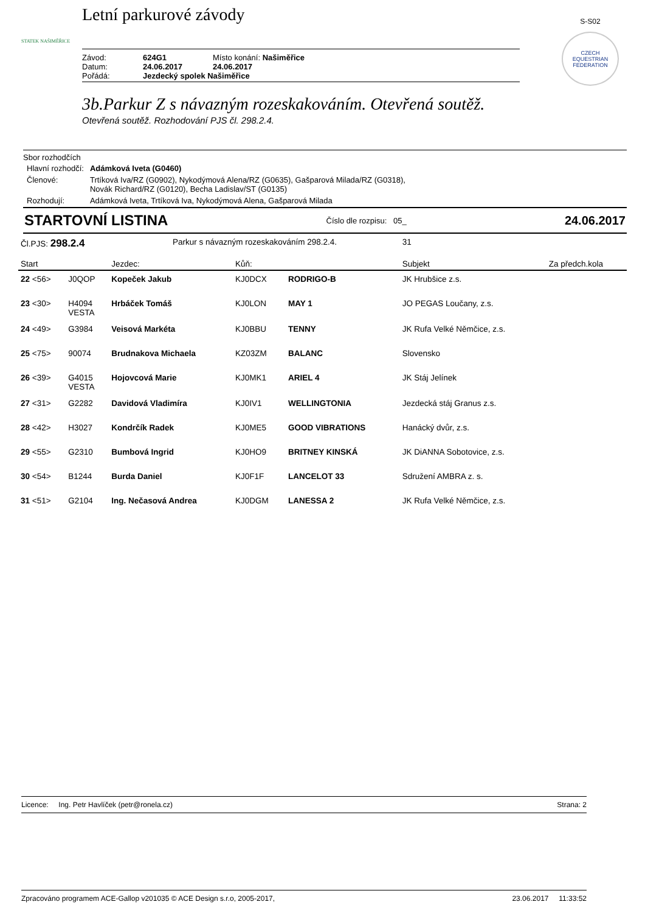STATEK NAŠIMĚŘICE
Letní parkurové závody
Závod: 624G1 Místo konání: Našiměřice
Datum: 24.06.2017 24.06.2017
Pořádá: Jezdecký spolek Našiměřice
S-S02
CZECH EQUESTRIAN FEDERATION
3b.Parkur Z s návazným rozeskakováním. Otevřená soutěž.
Otevřená soutěž. Rozhodování PJS čl. 298.2.4.
Sbor rozhodčích
| Hlavní rozhodčí: | Adámková Iveta (G0460) |
| Členové: | Trtíková Iva/RZ (G0902), Nykodýmová Alena/RZ (G0635), Gašparová Milada/RZ (G0318), Novák Richard/RZ (G0120), Becha Ladislav/ST (G0135) |
| Rozhodují: | Adámková Iveta, Trtíková Iva, Nykodýmová Alena, Gašparová Milada |
STARTOVNÍ LISTINA Číslo dle rozpisu: 05_ 24.06.2017
| Čl.PJS: 298.2.4 | | | Parkur s návazným rozeskakováním 298.2.4. | | | 31 | |
| Start | | Jezdec: | | Kůň: | | Subjekt | Za předch.kola |
| 22 <56> | J0QOP | Kopeček Jakub | | KJ0DCX | RODRIGO-B | JK Hrubšice z.s. | |
| 23 <30> | H4094 VESTA | Hrbáček Tomáš | | KJ0LON | MAY 1 | JO PEGAS Loučany, z.s. | |
| 24 <49> | G3984 | Veisová Markéta | | KJ0BBU | TENNY | JK Rufa Velké Němčice, z.s. | |
| 25 <75> | 90074 | Brudnakova Michaela | | KZ03ZM | BALANC | Slovensko | |
| 26 <39> | G4015 VESTA | Hojovcová Marie | | KJ0MK1 | ARIEL 4 | JK Stáj Jelínek | |
| 27 <31> | G2282 | Davidová Vladimíra | | KJ0IV1 | WELLINGTONIA | Jezdecká stáj Granus z.s. | |
| 28 <42> | H3027 | Kondrčík Radek | | KJ0ME5 | GOOD VIBRATIONS | Hanácký dvůr, z.s. | |
| 29 <55> | G2310 | Bumbová Ingrid | | KJ0HO9 | BRITNEY KINSKÁ | JK DiANNA Sobotovice, z.s. | |
| 30 <54> | B1244 | Burda Daniel | | KJ0F1F | LANCELOT 33 | Sdružení AMBRA z. s. | |
| 31 <51> | G2104 | Ing. Nečasová Andrea | | KJ0DGM | LANESSA 2 | JK Rufa Velké Němčice, z.s. | |
Licence: Ing. Petr Havlíček (petr@ronela.cz) Strana: 2
Zpracováno programem ACE-Gallop v201035 © ACE Design s.r.o, 2005-2017, 23.06.2017 11:33:52